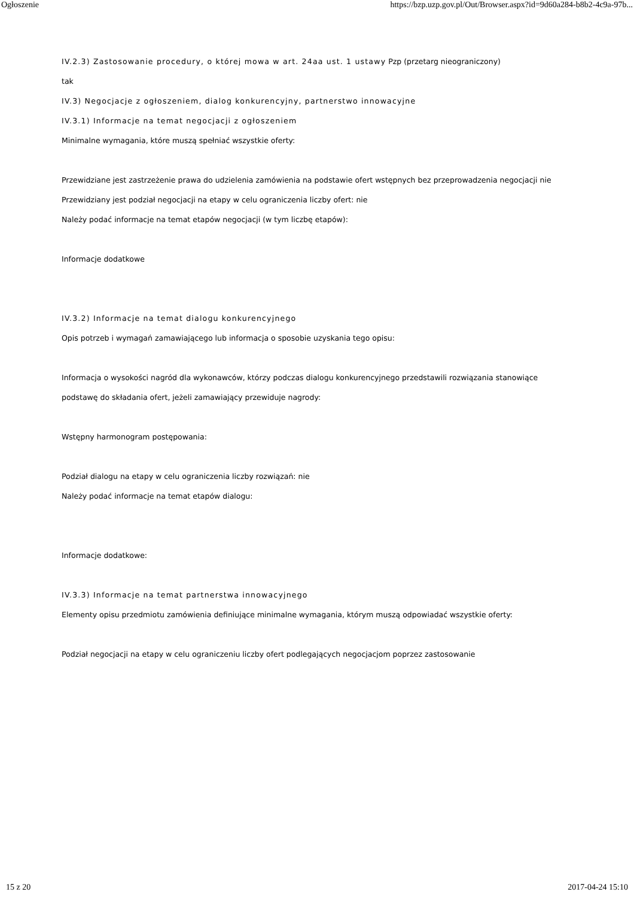Ogłoszenie https://bzp.uzp.gov.pl/Out/Browser.aspx?id=9d60a284-b8b2-4c9a-97b...
IV.2.3) Zastosowanie procedury, o której mowa w art. 24aa ust. 1 ustawy Pzp (przetarg nieograniczony)
tak
IV.3) Negocjacje z ogłoszeniem, dialog konkurencyjny, partnerstwo innowacyjne
IV.3.1) Informacje na temat negocjacji z ogłoszeniem
Minimalne wymagania, które muszą spełniać wszystkie oferty:
Przewidziane jest zastrzeżenie prawa do udzielenia zamówienia na podstawie ofert wstępnych bez przeprowadzenia negocjacji nie
Przewidziany jest podział negocjacji na etapy w celu ograniczenia liczby ofert: nie
Należy podać informacje na temat etapów negocjacji (w tym liczbę etapów):
Informacje dodatkowe
IV.3.2) Informacje na temat dialogu konkurencyjnego
Opis potrzeb i wymagań zamawiającego lub informacja o sposobie uzyskania tego opisu:
Informacja o wysokości nagród dla wykonawców, którzy podczas dialogu konkurencyjnego przedstawili rozwiązania stanowiące podstawę do składania ofert, jeżeli zamawiający przewiduje nagrody:
Wstępny harmonogram postępowania:
Podział dialogu na etapy w celu ograniczenia liczby rozwiązań: nie
Należy podać informacje na temat etapów dialogu:
Informacje dodatkowe:
IV.3.3) Informacje na temat partnerstwa innowacyjnego
Elementy opisu przedmiotu zamówienia definiujące minimalne wymagania, którym muszą odpowiadać wszystkie oferty:
Podział negocjacji na etapy w celu ograniczeniu liczby ofert podlegających negocjacjom poprzez zastosowanie
15 z 20 2017-04-24 15:10